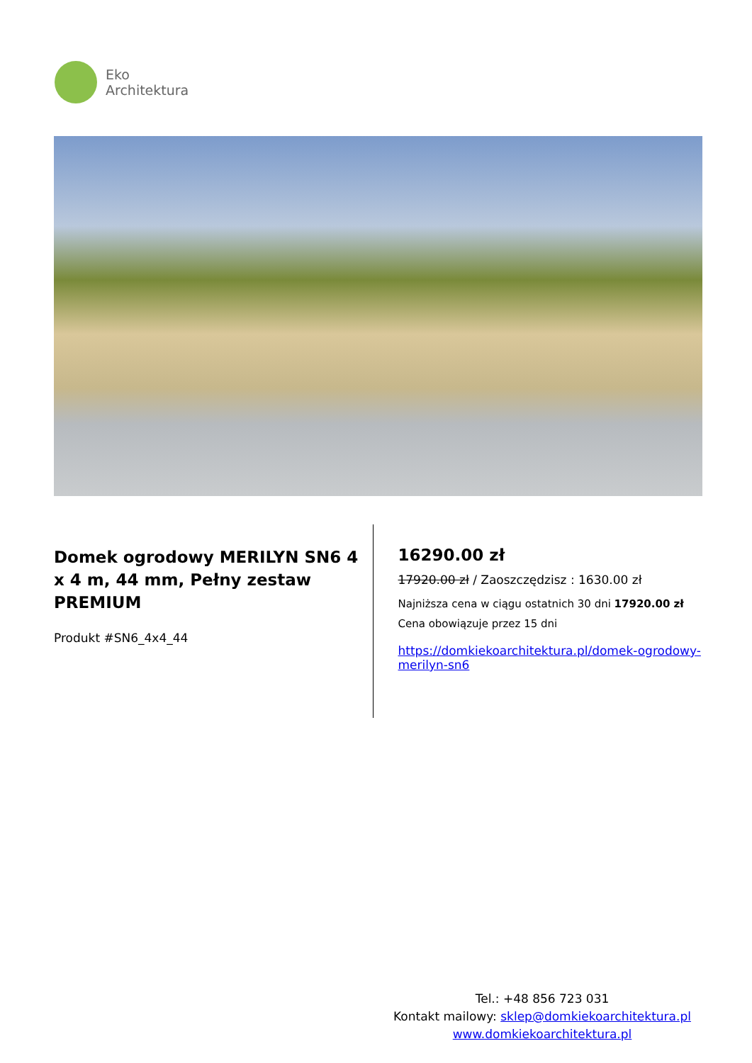Eko
Architektura
Domek ogrodowy MERILYN SN6 4 x 4 m, 44 mm, Pełny zestaw PREMIUM
Produkt #SN6_4x4_44
16290.00 zł
17920.00 zł / Zaoszczędzisz : 1630.00 zł
Najniższa cena w ciągu ostatnich 30 dni 17920.00 zł
Cena obowiązuje przez 15 dni
https://domkiekoarchitektura.pl/domek-ogrodowy-merilyn-sn6
Tel.: +48 856 723 031
Kontakt mailowy: sklep@domkiekoarchitektura.pl
www.domkiekoarchitektura.pl